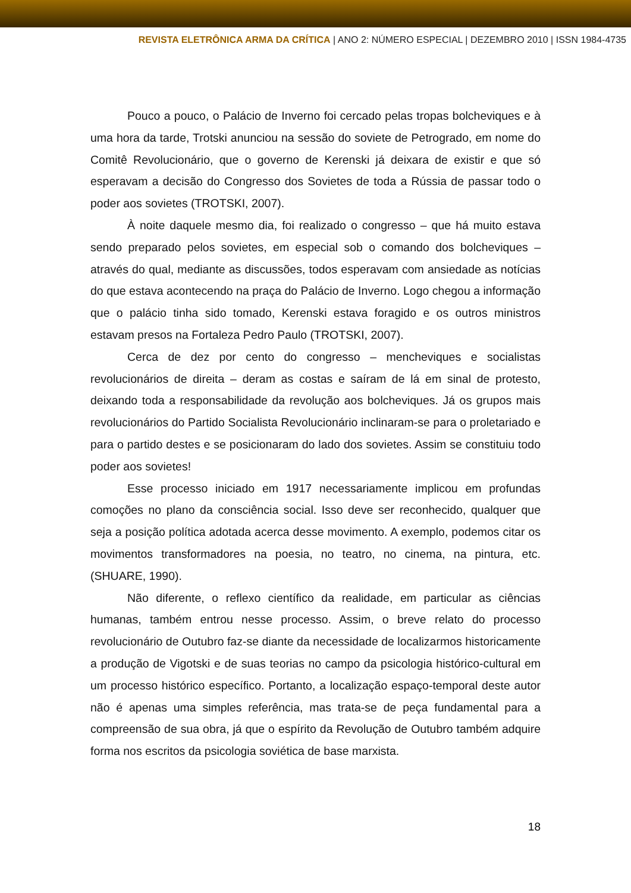REVISTA ELETRÔNICA ARMA DA CRÍTICA | ANO 2: NÚMERO ESPECIAL | DEZEMBRO 2010 | ISSN 1984-4735
Pouco a pouco, o Palácio de Inverno foi cercado pelas tropas bolcheviques e à uma hora da tarde, Trotski anunciou na sessão do soviete de Petrogrado, em nome do Comitê Revolucionário, que o governo de Kerenski já deixara de existir e que só esperavam a decisão do Congresso dos Sovietes de toda a Rússia de passar todo o poder aos sovietes (TROTSKI, 2007).
À noite daquele mesmo dia, foi realizado o congresso – que há muito estava sendo preparado pelos sovietes, em especial sob o comando dos bolcheviques – através do qual, mediante as discussões, todos esperavam com ansiedade as notícias do que estava acontecendo na praça do Palácio de Inverno. Logo chegou a informação que o palácio tinha sido tomado, Kerenski estava foragido e os outros ministros estavam presos na Fortaleza Pedro Paulo (TROTSKI, 2007).
Cerca de dez por cento do congresso – mencheviques e socialistas revolucionários de direita – deram as costas e saíram de lá em sinal de protesto, deixando toda a responsabilidade da revolução aos bolcheviques. Já os grupos mais revolucionários do Partido Socialista Revolucionário inclinaram-se para o proletariado e para o partido destes e se posicionaram do lado dos sovietes. Assim se constituiu todo poder aos sovietes!
Esse processo iniciado em 1917 necessariamente implicou em profundas comoções no plano da consciência social. Isso deve ser reconhecido, qualquer que seja a posição política adotada acerca desse movimento. A exemplo, podemos citar os movimentos transformadores na poesia, no teatro, no cinema, na pintura, etc. (SHUARE, 1990).
Não diferente, o reflexo científico da realidade, em particular as ciências humanas, também entrou nesse processo. Assim, o breve relato do processo revolucionário de Outubro faz-se diante da necessidade de localizarmos historicamente a produção de Vigotski e de suas teorias no campo da psicologia histórico-cultural em um processo histórico específico. Portanto, a localização espaço-temporal deste autor não é apenas uma simples referência, mas trata-se de peça fundamental para a compreensão de sua obra, já que o espírito da Revolução de Outubro também adquire forma nos escritos da psicologia soviética de base marxista.
18